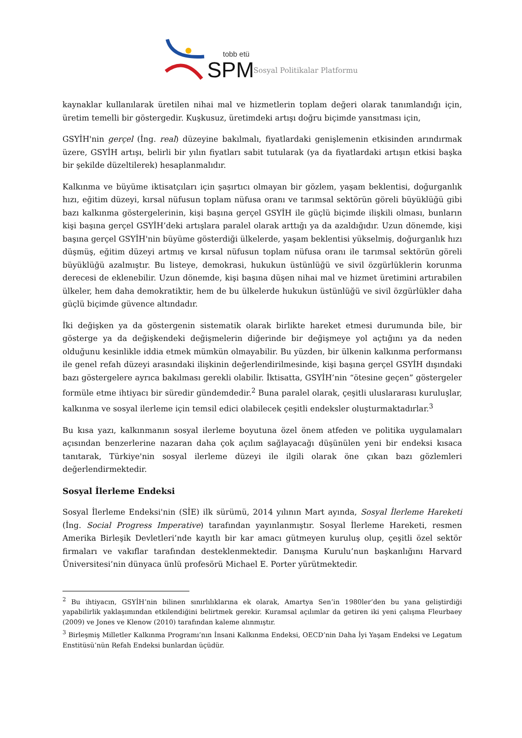tobb etü
SPM
Sosyal Politikalar Platformu
kaynaklar kullanılarak üretilen nihai mal ve hizmetlerin toplam değeri olarak tanımlandığı için, üretim temelli bir göstergedir. Kuşkusuz, üretimdeki artışı doğru biçimde yansıtması için,
GSYİH'nin gerçel (İng. real) düzeyine bakılmalı, fiyatlardaki genişlemenin etkisinden arındırmak üzere, GSYİH artışı, belirli bir yılın fiyatları sabit tutularak (ya da fiyatlardaki artışın etkisi başka bir şekilde düzeltilerek) hesaplanmalıdır.
Kalkınma ve büyüme iktisatçıları için şaşırtıcı olmayan bir gözlem, yaşam beklentisi, doğurganlık hızı, eğitim düzeyi, kırsal nüfusun toplam nüfusa oranı ve tarımsal sektörün göreli büyüklüğü gibi bazı kalkınma göstergelerinin, kişi başına gerçel GSYİH ile güçlü biçimde ilişkili olması, bunların kişi başına gerçel GSYİH’deki artışlara paralel olarak arttığı ya da azaldığıdır. Uzun dönemde, kişi başına gerçel GSYİH'nin büyüme gösterdiği ülkelerde, yaşam beklentisi yükselmiş, doğurganlık hızı düşmüş, eğitim düzeyi artmış ve kırsal nüfusun toplam nüfusa oranı ile tarımsal sektörün göreli büyüklüğü azalmıştır. Bu listeye, demokrasi, hukukun üstünlüğü ve sivil özgürlüklerin korunma derecesi de eklenebilir. Uzun dönemde, kişi başına düşen nihai mal ve hizmet üretimini artırabilen ülkeler, hem daha demokratiktir, hem de bu ülkelerde hukukun üstünlüğü ve sivil özgürlükler daha güçlü biçimde güvence altındadır.
İki değişken ya da göstergenin sistematik olarak birlikte hareket etmesi durumunda bile, bir gösterge ya da değişkendeki değişmelerin diğerinde bir değişmeye yol açtığını ya da neden olduğunu kesinlikle iddia etmek mümkün olmayabilir. Bu yüzden, bir ülkenin kalkınma performansı ile genel refah düzeyi arasındaki ilişkinin değerlendirilmesinde, kişi başına gerçel GSYİH dışındaki bazı göstergelere ayrıca bakılması gerekli olabilir. İktisatta, GSYİH’nin “ötesine geçen” göstergeler formüle etme ihtiyacı bir süredir gündemdedir.<sup>2</sup> Buna paralel olarak, çeşitli uluslararası kuruluşlar, kalkınma ve sosyal ilerleme için temsil edici olabilecek çeşitli endeksler oluşturmaktadırlar.<sup>3</sup>
Bu kısa yazı, kalkınmanın sosyal ilerleme boyutuna özel önem atfeden ve politika uygulamaları açısından benzerlerine nazaran daha çok açılım sağlayacağı düşünülen yeni bir endeksi kısaca tanıtarak, Türkiye'nin sosyal ilerleme düzeyi ile ilgili olarak öne çıkan bazı gözlemleri değerlendirmektedir.
Sosyal İlerleme Endeksi
Sosyal İlerleme Endeksi'nin (SİE) ilk sürümü, 2014 yılının Mart ayında, Sosyal İlerleme Hareketi (İng. Social Progress Imperative) tarafından yayınlanmıştır. Sosyal İlerleme Hareketi, resmen Amerika Birleşik Devletleri’nde kayıtlı bir kar amacı gütmeyen kuruluş olup, çeşitli özel sektör firmaları ve vakıflar tarafından desteklenmektedir. Danışma Kurulu’nun başkanlığını Harvard Üniversitesi’nin dünyaca ünlü profesörü Michael E. Porter yürütmektedir.
<sup>2</sup> Bu ihtiyacın, GSYİH’nin bilinen sınırlılıklarına ek olarak, Amartya Sen’in 1980ler’den bu yana geliştirdiği yapabilirlik yaklaşımından etkilendiğini belirtmek gerekir. Kuramsal açılımlar da getiren iki yeni çalışma Fleurbaey (2009) ve Jones ve Klenow (2010) tarafından kaleme alınmıştır.
<sup>3</sup> Birleşmiş Milletler Kalkınma Programı’nın İnsani Kalkınma Endeksi, OECD’nin Daha İyi Yaşam Endeksi ve Legatum Enstitüsü’nün Refah Endeksi bunlardan üçüdür.